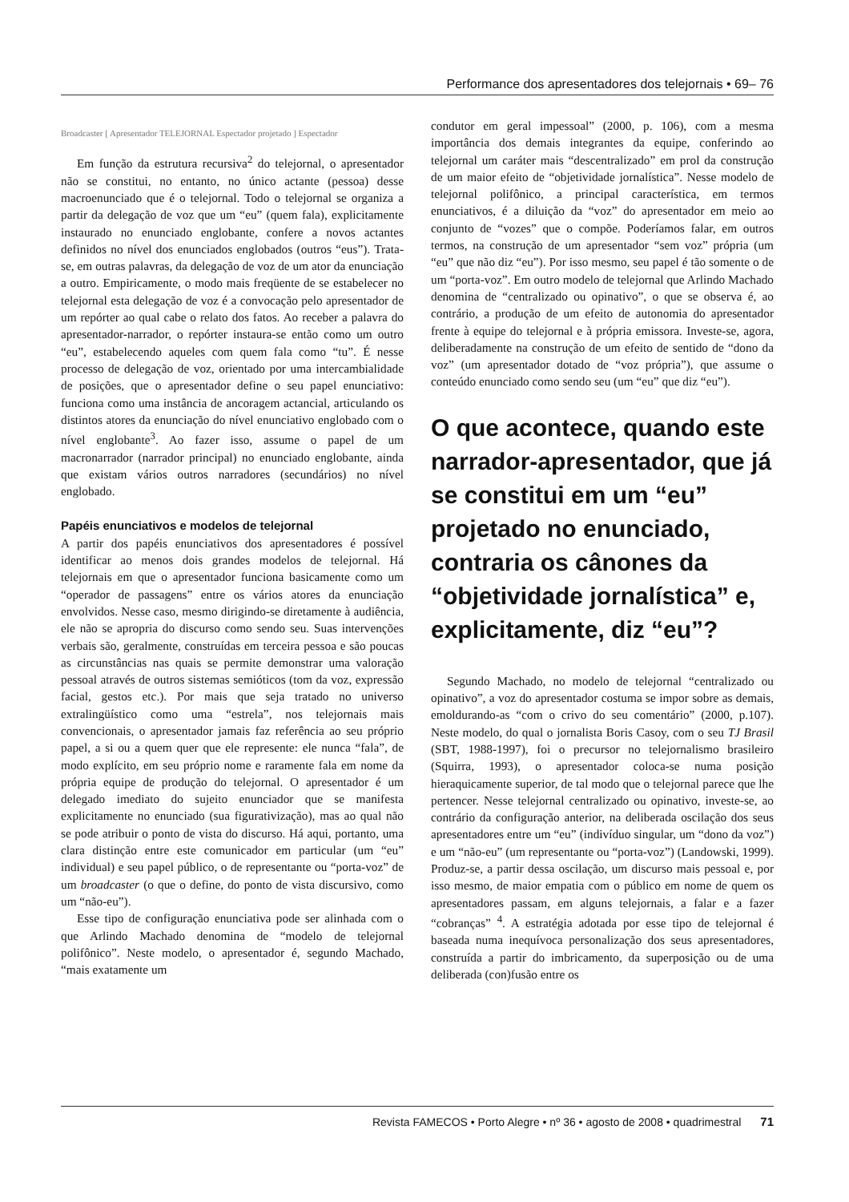Performance dos apresentadores dos telejornais • 69– 76
Broadcaster [ Apresentador TELEJORNAL Espectador projetado ] Espectador
Em função da estrutura recursiva<sup>2</sup> do telejornal, o apresentador não se constitui, no entanto, no único actante (pessoa) desse macroenunciado que é o telejornal. Todo o telejornal se organiza a partir da delegação de voz que um “eu” (quem fala), explicitamente instaurado no enunciado englobante, confere a novos actantes definidos no nível dos enunciados englobados (outros “eus”). Trata-se, em outras palavras, da delegação de voz de um ator da enunciação a outro. Empiricamente, o modo mais freqüente de se estabelecer no telejornal esta delegação de voz é a convocação pelo apresentador de um repórter ao qual cabe o relato dos fatos. Ao receber a palavra do apresentador-narrador, o repórter instaura-se então como um outro “eu”, estabelecendo aqueles com quem fala como “tu”. É nesse processo de delegação de voz, orientado por uma intercambialidade de posições, que o apresentador define o seu papel enunciativo: funciona como uma instância de ancoragem actancial, articulando os distintos atores da enunciação do nível enunciativo englobado com o nível englobante<sup>3</sup>. Ao fazer isso, assume o papel de um macronarrador (narrador principal) no enunciado englobante, ainda que existam vários outros narradores (secundários) no nível englobado.
Papéis enunciativos e modelos de telejornal
A partir dos papéis enunciativos dos apresentadores é possível identificar ao menos dois grandes modelos de telejornal. Há telejornais em que o apresentador funciona basicamente como um “operador de passagens” entre os vários atores da enunciação envolvidos. Nesse caso, mesmo dirigindo-se diretamente à audiência, ele não se apropria do discurso como sendo seu. Suas intervenções verbais são, geralmente, construídas em terceira pessoa e são poucas as circunstâncias nas quais se permite demonstrar uma valoração pessoal através de outros sistemas semióticos (tom da voz, expressão facial, gestos etc.). Por mais que seja tratado no universo extralingüístico como uma “estrela”, nos telejornais mais convencionais, o apresentador jamais faz referência ao seu próprio papel, a si ou a quem quer que ele represente: ele nunca “fala”, de modo explícito, em seu próprio nome e raramente fala em nome da própria equipe de produção do telejornal. O apresentador é um delegado imediato do sujeito enunciador que se manifesta explicitamente no enunciado (sua figurativização), mas ao qual não se pode atribuir o ponto de vista do discurso. Há aqui, portanto, uma clara distinção entre este comunicador em particular (um “eu” individual) e seu papel público, o de representante ou “porta-voz” de um broadcaster (o que o define, do ponto de vista discursivo, como um “não-eu”).
Esse tipo de configuração enunciativa pode ser alinhada com o que Arlindo Machado denomina de “modelo de telejornal polifônico”. Neste modelo, o apresentador é, segundo Machado, “mais exatamente um
condutor em geral impessoal” (2000, p. 106), com a mesma importância dos demais integrantes da equipe, conferindo ao telejornal um caráter mais “descentralizado” em prol da construção de um maior efeito de “objetividade jornalística”. Nesse modelo de telejornal polifônico, a principal característica, em termos enunciativos, é a diluição da “voz” do apresentador em meio ao conjunto de “vozes” que o compõe. Poderíamos falar, em outros termos, na construção de um apresentador “sem voz” própria (um “eu” que não diz “eu”). Por isso mesmo, seu papel é tão somente o de um “porta-voz”. Em outro modelo de telejornal que Arlindo Machado denomina de “centralizado ou opinativo”, o que se observa é, ao contrário, a produção de um efeito de autonomia do apresentador frente à equipe do telejornal e à própria emissora. Investe-se, agora, deliberadamente na construção de um efeito de sentido de “dono da voz” (um apresentador dotado de “voz própria”), que assume o conteúdo enunciado como sendo seu (um “eu” que diz “eu”).
O que acontece, quando este narrador-apresentador, que já se constitui em um “eu” projetado no enunciado, contraria os cânones da “objetividade jornalística” e, explicitamente, diz “eu”?
Segundo Machado, no modelo de telejornal “centralizado ou opinativo”, a voz do apresentador costuma se impor sobre as demais, emoldurando-as “com o crivo do seu comentário” (2000, p.107). Neste modelo, do qual o jornalista Boris Casoy, com o seu TJ Brasil (SBT, 1988-1997), foi o precursor no telejornalismo brasileiro (Squirra, 1993), o apresentador coloca-se numa posição hieraquicamente superior, de tal modo que o telejornal parece que lhe pertencer. Nesse telejornal centralizado ou opinativo, investe-se, ao contrário da configuração anterior, na deliberada oscilação dos seus apresentadores entre um “eu” (indivíduo singular, um “dono da voz”) e um “não-eu” (um representante ou “porta-voz”) (Landowski, 1999). Produz-se, a partir dessa oscilação, um discurso mais pessoal e, por isso mesmo, de maior empatia com o público em nome de quem os apresentadores passam, em alguns telejornais, a falar e a fazer “cobranças” <sup>4</sup>. A estratégia adotada por esse tipo de telejornal é baseada numa inequívoca personalização dos seus apresentadores, construída a partir do imbricamento, da superposição ou de uma deliberada (con)fusão entre os
Revista FAMECOS • Porto Alegre • nº 36 • agosto de 2008 • quadrimestral 71